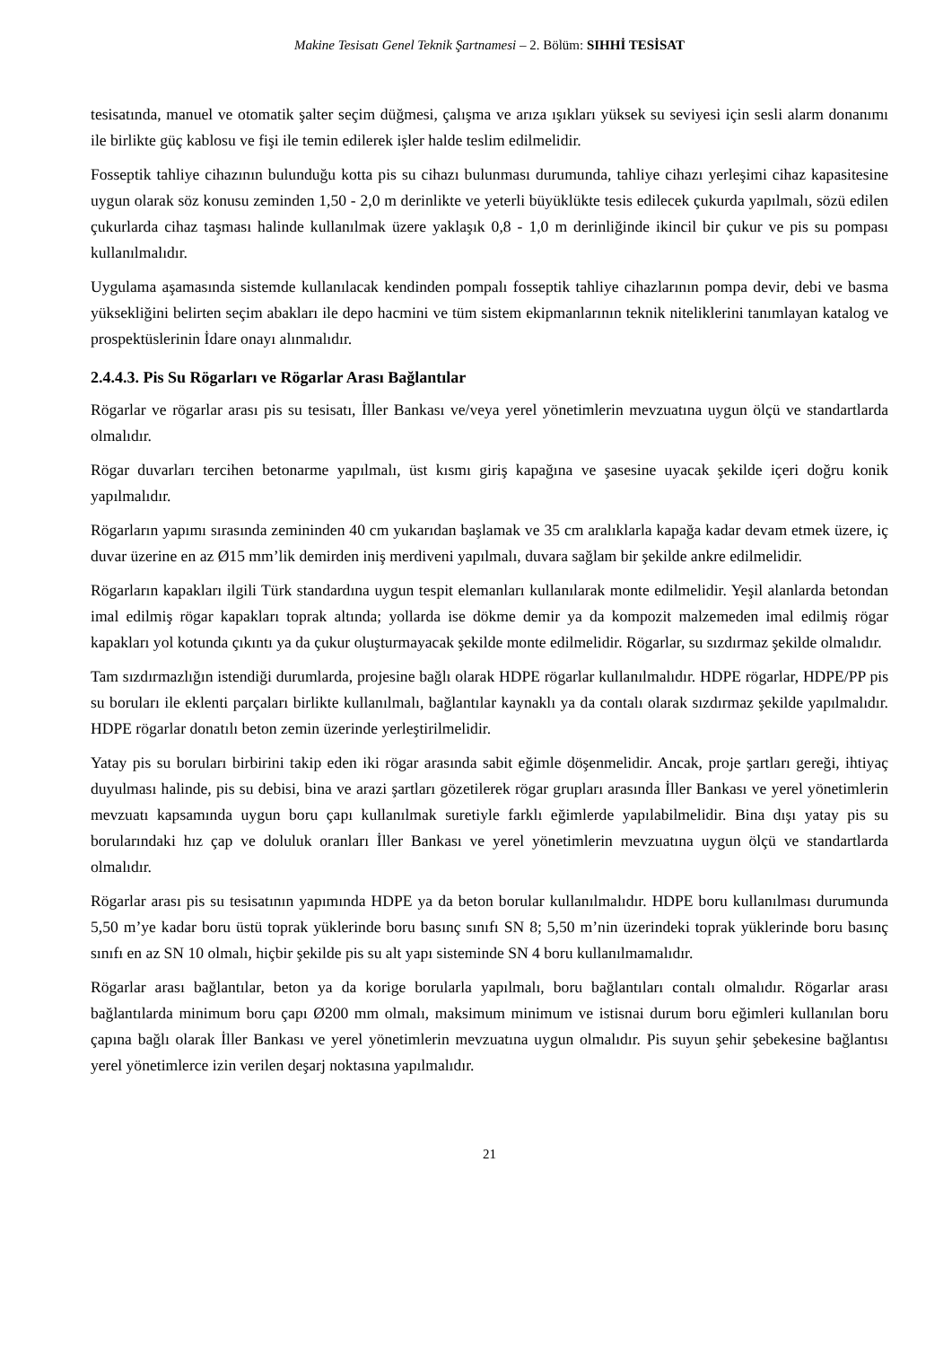Makine Tesisatı Genel Teknik Şartnamesi – 2. Bölüm: SIHHİ TESİSAT
tesisatında, manuel ve otomatik şalter seçim düğmesi, çalışma ve arıza ışıkları yüksek su seviyesi için sesli alarm donanımı ile birlikte güç kablosu ve fişi ile temin edilerek işler halde teslim edilmelidir.
Fosseptik tahliye cihazının bulunduğu kotta pis su cihazı bulunması durumunda, tahliye cihazı yerleşimi cihaz kapasitesine uygun olarak söz konusu zeminden 1,50 - 2,0 m derinlikte ve yeterli büyüklükte tesis edilecek çukurda yapılmalı, sözü edilen çukurlarda cihaz taşması halinde kullanılmak üzere yaklaşık 0,8 - 1,0 m derinliğinde ikincil bir çukur ve pis su pompası kullanılmalıdır.
Uygulama aşamasında sistemde kullanılacak kendinden pompalı fosseptik tahliye cihazlarının pompa devir, debi ve basma yüksekliğini belirten seçim abakları ile depo hacmini ve tüm sistem ekipmanlarının teknik niteliklerini tanımlayan katalog ve prospektüslerinin İdare onayı alınmalıdır.
2.4.4.3. Pis Su Rögarları ve Rögarlar Arası Bağlantılar
Rögarlar ve rögarlar arası pis su tesisatı, İller Bankası ve/veya yerel yönetimlerin mevzuatına uygun ölçü ve standartlarda olmalıdır.
Rögar duvarları tercihen betonarme yapılmalı, üst kısmı giriş kapağına ve şasesine uyacak şekilde içeri doğru konik yapılmalıdır.
Rögarların yapımı sırasında zemininden 40 cm yukarıdan başlamak ve 35 cm aralıklarla kapağa kadar devam etmek üzere, iç duvar üzerine en az Ø15 mm’lik demirden iniş merdiveni yapılmalı, duvara sağlam bir şekilde ankre edilmelidir.
Rögarların kapakları ilgili Türk standardına uygun tespit elemanları kullanılarak monte edilmelidir. Yeşil alanlarda betondan imal edilmiş rögar kapakları toprak altında; yollarda ise dökme demir ya da kompozit malzemeden imal edilmiş rögar kapakları yol kotunda çıkıntı ya da çukur oluşturmayacak şekilde monte edilmelidir. Rögarlar, su sızdırmaz şekilde olmalıdır.
Tam sızdırmazlığın istendiği durumlarda, projesine bağlı olarak HDPE rögarlar kullanılmalıdır. HDPE rögarlar, HDPE/PP pis su boruları ile eklenti parçaları birlikte kullanılmalı, bağlantılar kaynaklı ya da contalı olarak sızdırmaz şekilde yapılmalıdır. HDPE rögarlar donatılı beton zemin üzerinde yerleştirilmelidir.
Yatay pis su boruları birbirini takip eden iki rögar arasında sabit eğimle döşenmelidir. Ancak, proje şartları gereği, ihtiyaç duyulması halinde, pis su debisi, bina ve arazi şartları gözetilerek rögar grupları arasında İller Bankası ve yerel yönetimlerin mevzuatı kapsamında uygun boru çapı kullanılmak suretiyle farklı eğimlerde yapılabilmelidir. Bina dışı yatay pis su borularındaki hız çap ve doluluk oranları İller Bankası ve yerel yönetimlerin mevzuatına uygun ölçü ve standartlarda olmalıdır.
Rögarlar arası pis su tesisatının yapımında HDPE ya da beton borular kullanılmalıdır. HDPE boru kullanılması durumunda 5,50 m’ye kadar boru üstü toprak yüklerinde boru basınç sınıfı SN 8; 5,50 m’nin üzerindeki toprak yüklerinde boru basınç sınıfı en az SN 10 olmalı, hiçbir şekilde pis su alt yapı sisteminde SN 4 boru kullanılmamalıdır.
Rögarlar arası bağlantılar, beton ya da korige borularla yapılmalı, boru bağlantıları contalı olmalıdır. Rögarlar arası bağlantılarda minimum boru çapı Ø200 mm olmalı, maksimum minimum ve istisnai durum boru eğimleri kullanılan boru çapına bağlı olarak İller Bankası ve yerel yönetimlerin mevzuatına uygun olmalıdır. Pis suyun şehir şebekesine bağlantısı yerel yönetimlerce izin verilen deşarj noktasına yapılmalıdır.
21